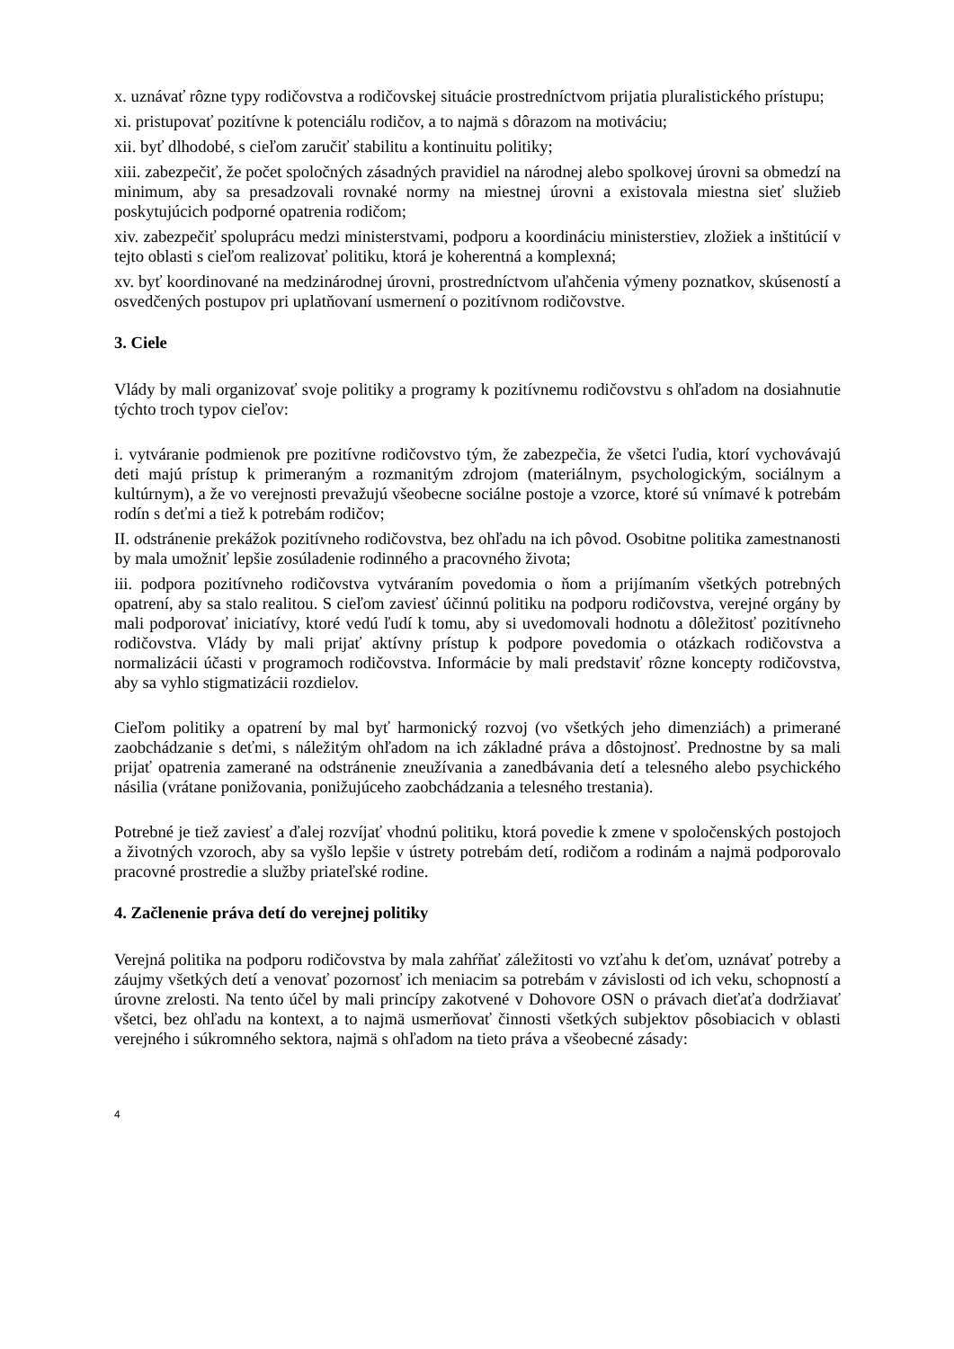x. uznávať rôzne typy rodičovstva a rodičovskej situácie prostredníctvom prijatia pluralistického prístupu;
xi. pristupovať pozitívne k potenciálu rodičov, a to najmä s dôrazom na motiváciu;
xii. byť dlhodobé, s cieľom zaručiť stabilitu a kontinuitu politiky;
xiii. zabezpečiť, že počet spoločných zásadných pravidiel na národnej alebo spolkovej úrovni sa obmedzí na minimum, aby sa presadzovali rovnaké normy na miestnej úrovni a existovala miestna sieť služieb poskytujúcich podporné opatrenia rodičom;
xiv. zabezpečiť spoluprácu medzi ministerstvami, podporu a koordináciu ministerstiev, zložiek a inštitúcií v tejto oblasti s cieľom realizovať politiku, ktorá je koherentná a komplexná;
xv. byť koordinované na medzinárodnej úrovni, prostredníctvom uľahčenia výmeny poznatkov, skúseností a osvedčených postupov pri uplatňovaní usmernení o pozitívnom rodičovstve.
3. Ciele
Vlády by mali organizovať svoje politiky a programy k pozitívnemu rodičovstvu s ohľadom na dosiahnutie týchto troch typov cieľov:
i. vytváranie podmienok pre pozitívne rodičovstvo tým, že zabezpečia, že všetci ľudia, ktorí vychovávajú deti majú prístup k primeraným a rozmanitým zdrojom (materiálnym, psychologickým, sociálnym a kultúrnym), a že vo verejnosti prevažujú všeobecne sociálne postoje a vzorce, ktoré sú vnímavé k potrebám rodín s deťmi a tiež k potrebám rodičov;
II. odstránenie prekážok pozitívneho rodičovstva, bez ohľadu na ich pôvod. Osobitne politika zamestnanosti by mala umožniť lepšie zosúladenie rodinného a pracovného života;
iii. podpora pozitívneho rodičovstva vytváraním povedomia o ňom a prijímaním všetkých potrebných opatrení, aby sa stalo realitou. S cieľom zaviesť účinnú politiku na podporu rodičovstva, verejné orgány by mali podporovať iniciatívy, ktoré vedú ľudí k tomu, aby si uvedomovali hodnotu a dôležitosť pozitívneho rodičovstva. Vlády by mali prijať aktívny prístup k podpore povedomia o otázkach rodičovstva a normalizácii účasti v programoch rodičovstva. Informácie by mali predstaviť rôzne koncepty rodičovstva, aby sa vyhlo stigmatizácii rozdielov.
Cieľom politiky a opatrení by mal byť harmonický rozvoj (vo všetkých jeho dimenziách) a primerané zaobchádzanie s deťmi, s náležitým ohľadom na ich základné práva a dôstojnosť. Prednostne by sa mali prijať opatrenia zamerané na odstránenie zneužívania a zanedbávania detí a telesného alebo psychického násilia (vrátane ponižovania, ponižujúceho zaobchádzania a telesného trestania).
Potrebné je tiež zaviesť a ďalej rozvíjať vhodnú politiku, ktorá povedie k zmene v spoločenských postojoch a životných vzoroch, aby sa vyšlo lepšie v ústrety potrebám detí, rodičom a rodinám a najmä podporovalo pracovné prostredie a služby priateľské rodine.
4. Začlenenie práva detí do verejnej politiky
Verejná politika na podporu rodičovstva by mala zahŕňať záležitosti vo vzťahu k deťom, uznávať potreby a záujmy všetkých detí a venovať pozornosť ich meniacim sa potrebám v závislosti od ich veku, schopností a úrovne zrelosti. Na tento účel by mali princípy zakotvené v Dohovore OSN o právach dieťaťa dodržiavať všetci, bez ohľadu na kontext, a to najmä usmerňovať činnosti všetkých subjektov pôsobiacich v oblasti verejného i súkromného sektora, najmä s ohľadom na tieto práva a všeobecné zásady:
4